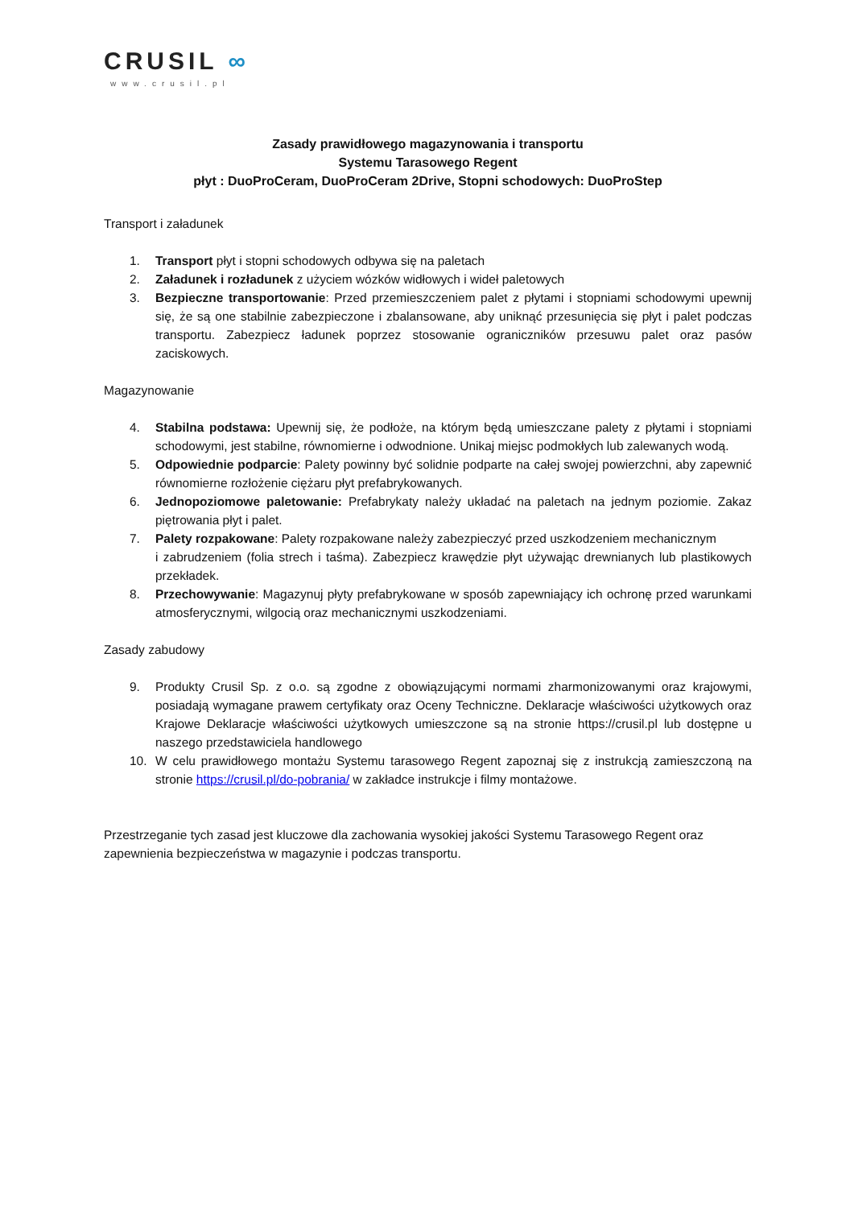CRUSIL ∞
www.crusil.pl
Zasady prawidłowego magazynowania i transportu
Systemu Tarasowego Regent
płyt : DuoProCeram, DuoProCeram 2Drive, Stopni schodowych: DuoProStep
Transport i załadunek
1. Transport płyt i stopni schodowych odbywa się na paletach
2. Załadunek i rozładunek z użyciem wózków widłowych i wideł paletowych
3. Bezpieczne transportowanie: Przed przemieszczeniem palet z płytami i stopniami schodowymi upewnij się, że są one stabilnie zabezpieczone i zbalansowane, aby uniknąć przesunięcia się płyt i palet podczas transportu. Zabezpiecz ładunek poprzez stosowanie ograniczników przesuwu palet oraz pasów zaciskowych.
Magazynowanie
4. Stabilna podstawa: Upewnij się, że podłoże, na którym będą umieszczane palety z płytami i stopniami schodowymi, jest stabilne, równomierne i odwodnione. Unikaj miejsc podmokłych lub zalewanych wodą.
5. Odpowiednie podparcie: Palety powinny być solidnie podparte na całej swojej powierzchni, aby zapewnić równomierne rozłożenie ciężaru płyt prefabrykowanych.
6. Jednopoziomowe paletowanie: Prefabrykaty należy układać na paletach na jednym poziomie. Zakaz piętrowania płyt i palet.
7. Palety rozpakowane: Palety rozpakowane należy zabezpieczyć przed uszkodzeniem mechanicznym
i zabrudzeniem (folia strech i taśma). Zabezpiecz krawędzie płyt używając drewnianych lub plastikowych przekładek.
8. Przechowywanie: Magazynuj płyty prefabrykowane w sposób zapewniający ich ochronę przed warunkami atmosferycznymi, wilgocią oraz mechanicznymi uszkodzeniami.
Zasady zabudowy
9. Produkty Crusil Sp. z o.o. są zgodne z obowiązującymi normami zharmonizowanymi oraz krajowymi, posiadają wymagane prawem certyfikaty oraz Oceny Techniczne. Deklaracje właściwości użytkowych oraz Krajowe Deklaracje właściwości użytkowych umieszczone są na stronie https://crusil.pl lub dostępne u naszego przedstawiciela handlowego
10. W celu prawidłowego montażu Systemu tarasowego Regent zapoznaj się z instrukcją zamieszczoną na stronie https://crusil.pl/do-pobrania/ w zakładce instrukcje i filmy montażowe.
Przestrzeganie tych zasad jest kluczowe dla zachowania wysokiej jakości Systemu Tarasowego Regent oraz zapewnienia bezpieczeństwa w magazynie i podczas transportu.